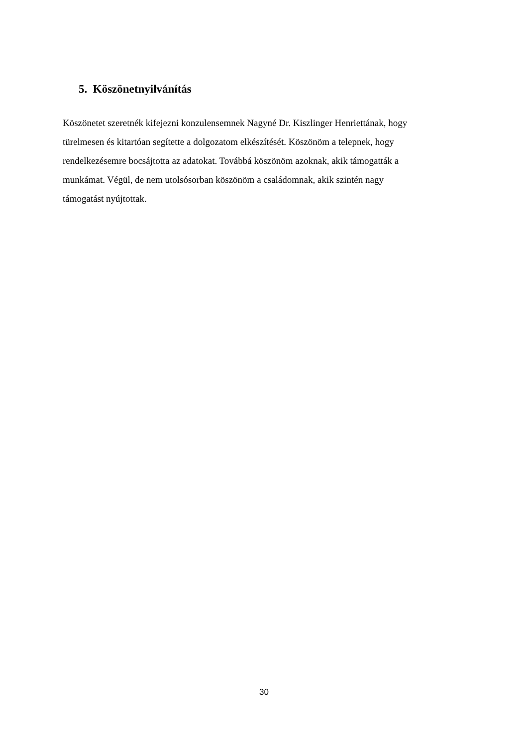5. Köszönetnyilvánítás
Köszönetet szeretnék kifejezni konzulensemnek Nagyné Dr. Kiszlinger Henriettának, hogy
türelmesen és kitartóan segítette a dolgozatom elkészítését. Köszönöm a telepnek, hogy
rendelkezésemre bocsájtotta az adatokat. Továbbá köszönöm azoknak, akik támogatták a
munkámat. Végül, de nem utolsósorban köszönöm a családomnak, akik szintén nagy
támogatást nyújtottak.
30